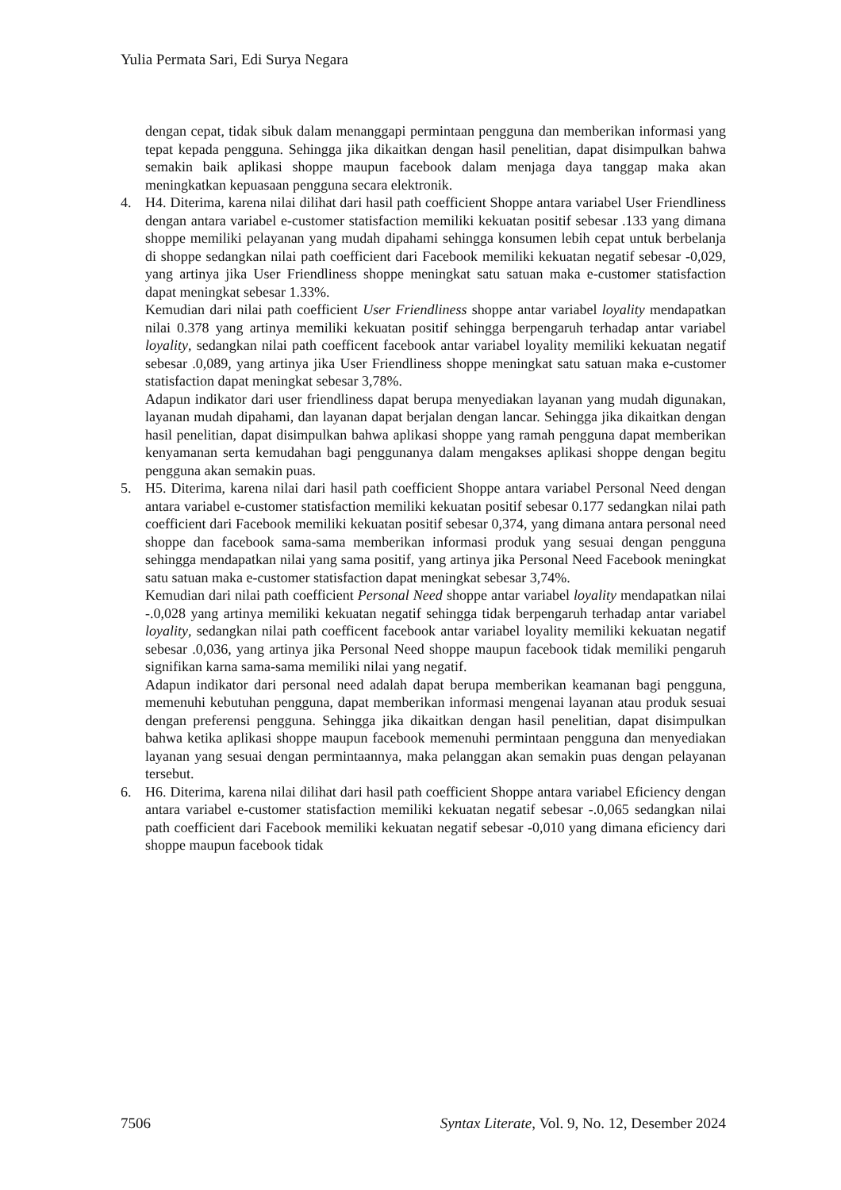Yulia Permata Sari, Edi Surya Negara
dengan cepat, tidak sibuk dalam menanggapi permintaan pengguna dan memberikan informasi yang tepat kepada pengguna. Sehingga jika dikaitkan dengan hasil penelitian, dapat disimpulkan bahwa semakin baik aplikasi shoppe maupun facebook dalam menjaga daya tanggap maka akan meningkatkan kepuasaan pengguna secara elektronik.
4. H4. Diterima, karena nilai dilihat dari hasil path coefficient Shoppe antara variabel User Friendliness dengan antara variabel e-customer statisfaction memiliki kekuatan positif sebesar .133 yang dimana shoppe memiliki pelayanan yang mudah dipahami sehingga konsumen lebih cepat untuk berbelanja di shoppe sedangkan nilai path coefficient dari Facebook memiliki kekuatan negatif sebesar -0,029, yang artinya jika User Friendliness shoppe meningkat satu satuan maka e-customer statisfaction dapat meningkat sebesar 1.33%.
Kemudian dari nilai path coefficient User Friendliness shoppe antar variabel loyality mendapatkan nilai 0.378 yang artinya memiliki kekuatan positif sehingga berpengaruh terhadap antar variabel loyality, sedangkan nilai path coefficent facebook antar variabel loyality memiliki kekuatan negatif sebesar .0,089, yang artinya jika User Friendliness shoppe meningkat satu satuan maka e-customer statisfaction dapat meningkat sebesar 3,78%.
Adapun indikator dari user friendliness dapat berupa menyediakan layanan yang mudah digunakan, layanan mudah dipahami, dan layanan dapat berjalan dengan lancar. Sehingga jika dikaitkan dengan hasil penelitian, dapat disimpulkan bahwa aplikasi shoppe yang ramah pengguna dapat memberikan kenyamanan serta kemudahan bagi penggunanya dalam mengakses aplikasi shoppe dengan begitu pengguna akan semakin puas.
5. H5. Diterima, karena nilai dari hasil path coefficient Shoppe antara variabel Personal Need dengan antara variabel e-customer statisfaction memiliki kekuatan positif sebesar 0.177 sedangkan nilai path coefficient dari Facebook memiliki kekuatan positif sebesar 0,374, yang dimana antara personal need shoppe dan facebook sama-sama memberikan informasi produk yang sesuai dengan pengguna sehingga mendapatkan nilai yang sama positif, yang artinya jika Personal Need Facebook meningkat satu satuan maka e-customer statisfaction dapat meningkat sebesar 3,74%.
Kemudian dari nilai path coefficient Personal Need shoppe antar variabel loyality mendapatkan nilai -.0,028 yang artinya memiliki kekuatan negatif sehingga tidak berpengaruh terhadap antar variabel loyality, sedangkan nilai path coefficent facebook antar variabel loyality memiliki kekuatan negatif sebesar .0,036, yang artinya jika Personal Need shoppe maupun facebook tidak memiliki pengaruh signifikan karna sama-sama memiliki nilai yang negatif.
Adapun indikator dari personal need adalah dapat berupa memberikan keamanan bagi pengguna, memenuhi kebutuhan pengguna, dapat memberikan informasi mengenai layanan atau produk sesuai dengan preferensi pengguna. Sehingga jika dikaitkan dengan hasil penelitian, dapat disimpulkan bahwa ketika aplikasi shoppe maupun facebook memenuhi permintaan pengguna dan menyediakan layanan yang sesuai dengan permintaannya, maka pelanggan akan semakin puas dengan pelayanan tersebut.
6. H6. Diterima, karena nilai dilihat dari hasil path coefficient Shoppe antara variabel Eficiency dengan antara variabel e-customer statisfaction memiliki kekuatan negatif sebesar -.0,065 sedangkan nilai path coefficient dari Facebook memiliki kekuatan negatif sebesar -0,010 yang dimana eficiency dari shoppe maupun facebook tidak
7506 Syntax Literate, Vol. 9, No. 12, Desember 2024